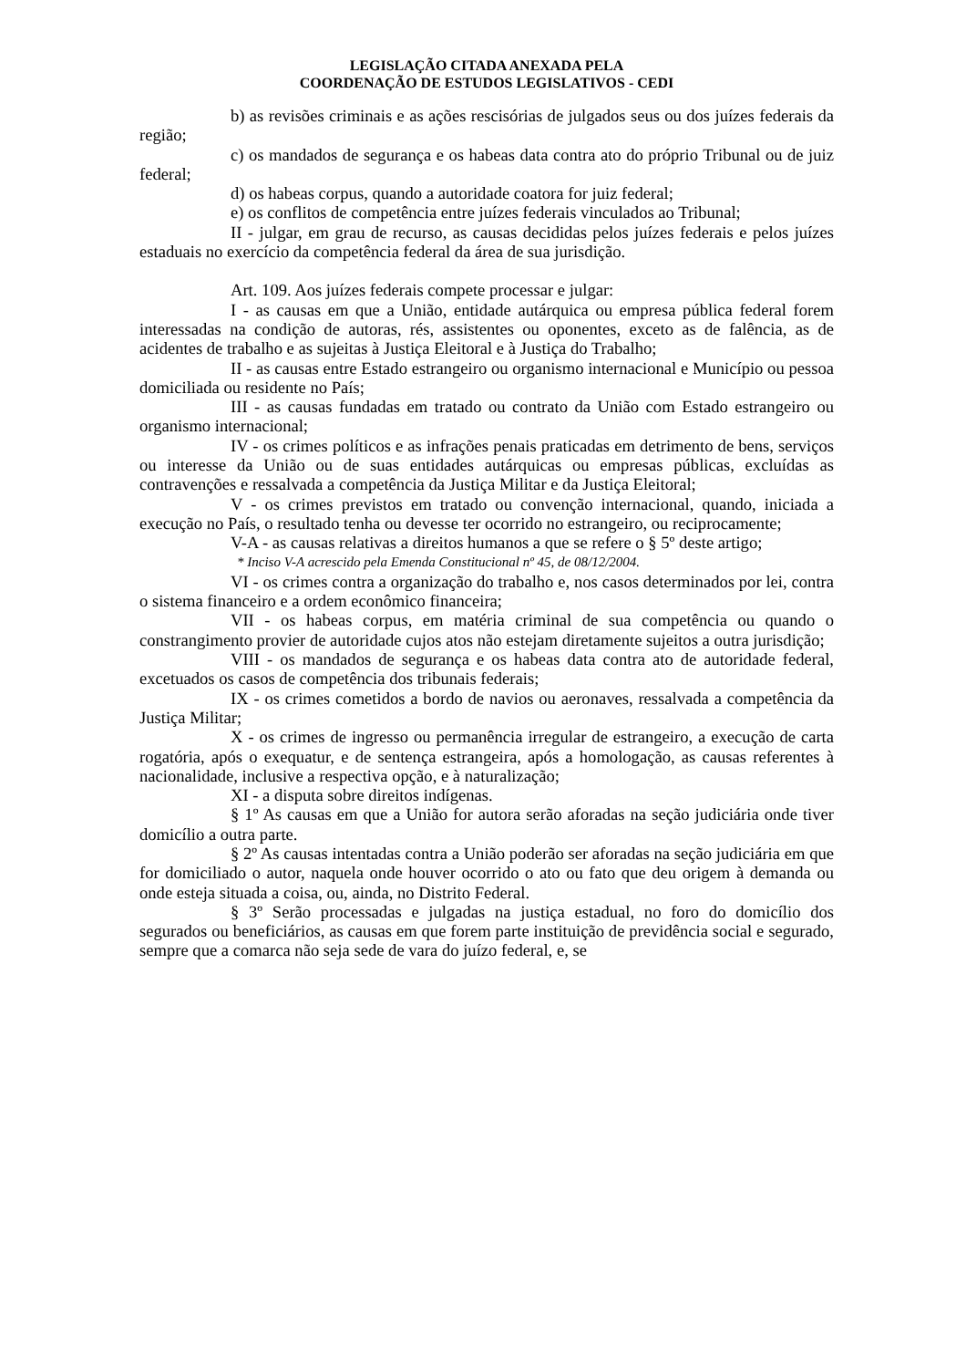LEGISLAÇÃO CITADA ANEXADA PELA
COORDENAÇÃO DE ESTUDOS LEGISLATIVOS - CEDI
b) as revisões criminais e as ações rescisórias de julgados seus ou dos juízes federais da região;
c) os mandados de segurança e os habeas data contra ato do próprio Tribunal ou de juiz federal;
d) os habeas corpus, quando a autoridade coatora for juiz federal;
e) os conflitos de competência entre juízes federais vinculados ao Tribunal;
II - julgar, em grau de recurso, as causas decididas pelos juízes federais e pelos juízes estaduais no exercício da competência federal da área de sua jurisdição.
Art. 109. Aos juízes federais compete processar e julgar:
I - as causas em que a União, entidade autárquica ou empresa pública federal forem interessadas na condição de autoras, rés, assistentes ou oponentes, exceto as de falência, as de acidentes de trabalho e as sujeitas à Justiça Eleitoral e à Justiça do Trabalho;
II - as causas entre Estado estrangeiro ou organismo internacional e Município ou pessoa domiciliada ou residente no País;
III - as causas fundadas em tratado ou contrato da União com Estado estrangeiro ou organismo internacional;
IV - os crimes políticos e as infrações penais praticadas em detrimento de bens, serviços ou interesse da União ou de suas entidades autárquicas ou empresas públicas, excluídas as contravenções e ressalvada a competência da Justiça Militar e da Justiça Eleitoral;
V - os crimes previstos em tratado ou convenção internacional, quando, iniciada a execução no País, o resultado tenha ou devesse ter ocorrido no estrangeiro, ou reciprocamente;
V-A - as causas relativas a direitos humanos a que se refere o § 5º deste artigo;
* Inciso V-A acrescido pela Emenda Constitucional nº 45, de 08/12/2004.
VI - os crimes contra a organização do trabalho e, nos casos determinados por lei, contra o sistema financeiro e a ordem econômico financeira;
VII - os habeas corpus, em matéria criminal de sua competência ou quando o constrangimento provier de autoridade cujos atos não estejam diretamente sujeitos a outra jurisdição;
VIII - os mandados de segurança e os habeas data contra ato de autoridade federal, excetuados os casos de competência dos tribunais federais;
IX - os crimes cometidos a bordo de navios ou aeronaves, ressalvada a competência da Justiça Militar;
X - os crimes de ingresso ou permanência irregular de estrangeiro, a execução de carta rogatória, após o exequatur, e de sentença estrangeira, após a homologação, as causas referentes à nacionalidade, inclusive a respectiva opção, e à naturalização;
XI - a disputa sobre direitos indígenas.
§ 1º As causas em que a União for autora serão aforadas na seção judiciária onde tiver domicílio a outra parte.
§ 2º As causas intentadas contra a União poderão ser aforadas na seção judiciária em que for domiciliado o autor, naquela onde houver ocorrido o ato ou fato que deu origem à demanda ou onde esteja situada a coisa, ou, ainda, no Distrito Federal.
§ 3º Serão processadas e julgadas na justiça estadual, no foro do domicílio dos segurados ou beneficiários, as causas em que forem parte instituição de previdência social e segurado, sempre que a comarca não seja sede de vara do juízo federal, e, se